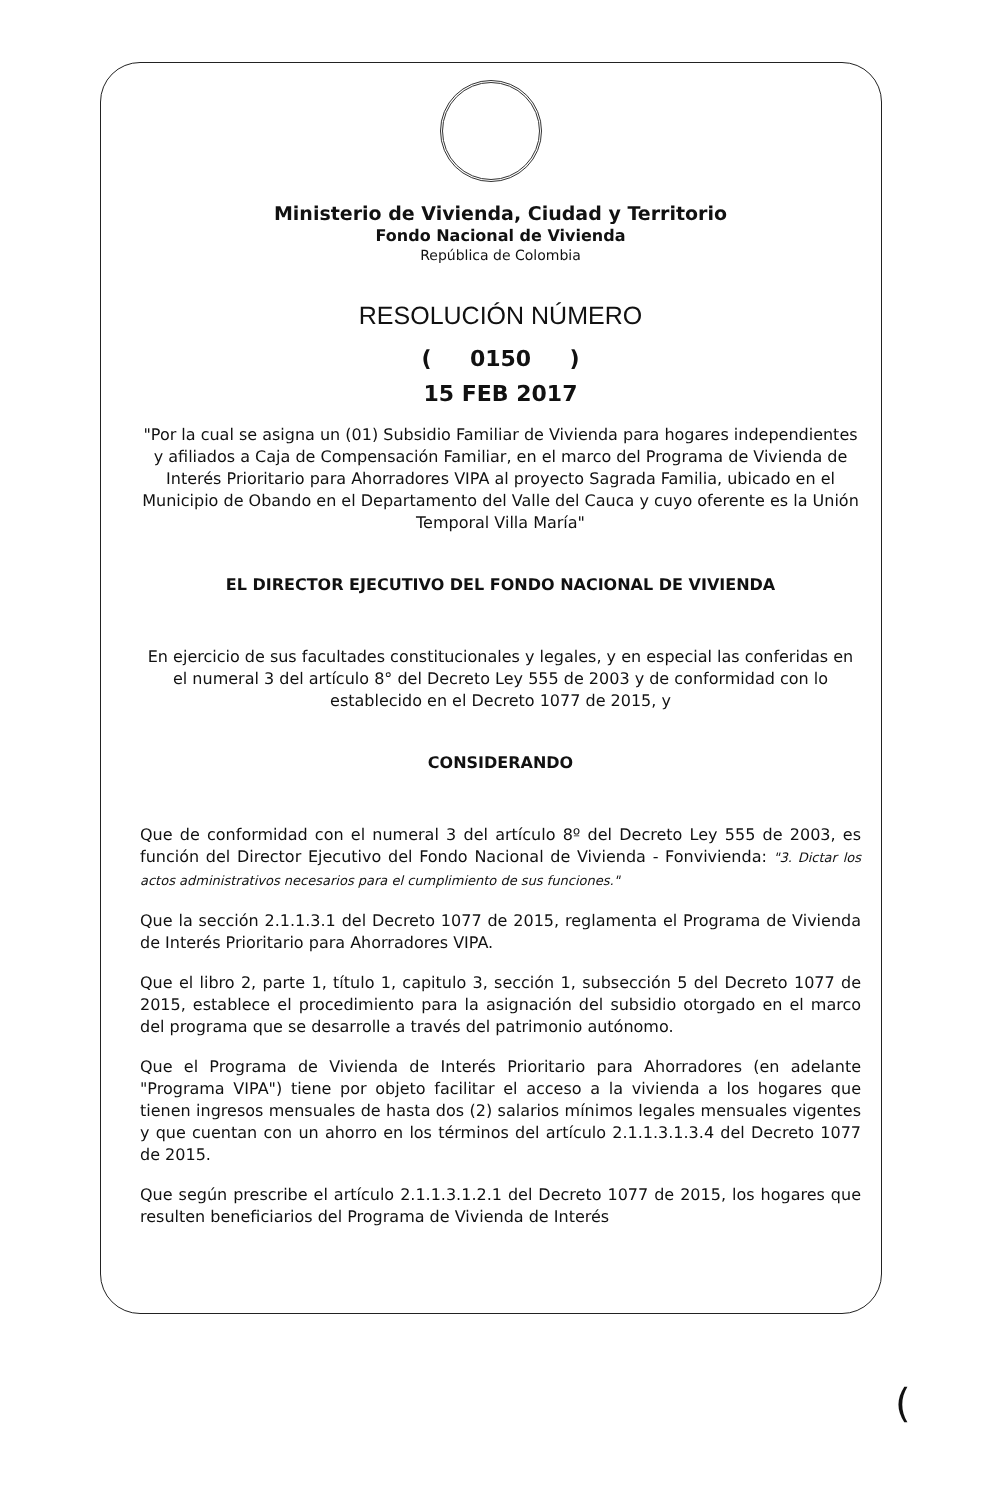Ministerio de Vivienda, Ciudad y Territorio
Fondo Nacional de Vivienda
República de Colombia
RESOLUCIÓN NÚMERO
( 0150 )
15 FEB 2017
"Por la cual se asigna un (01) Subsidio Familiar de Vivienda para hogares independientes y afiliados a Caja de Compensación Familiar, en el marco del Programa de Vivienda de Interés Prioritario para Ahorradores VIPA al proyecto Sagrada Familia, ubicado en el Municipio de Obando en el Departamento del Valle del Cauca y cuyo oferente es la Unión Temporal Villa María"
EL DIRECTOR EJECUTIVO DEL FONDO NACIONAL DE VIVIENDA
En ejercicio de sus facultades constitucionales y legales, y en especial las conferidas en el numeral 3 del artículo 8° del Decreto Ley 555 de 2003 y de conformidad con lo establecido en el Decreto 1077 de 2015, y
CONSIDERANDO
Que de conformidad con el numeral 3 del artículo 8º del Decreto Ley 555 de 2003, es función del Director Ejecutivo del Fondo Nacional de Vivienda - Fonvivienda: "3. Dictar los actos administrativos necesarios para el cumplimiento de sus funciones."
Que la sección 2.1.1.3.1 del Decreto 1077 de 2015, reglamenta el Programa de Vivienda de Interés Prioritario para Ahorradores VIPA.
Que el libro 2, parte 1, título 1, capitulo 3, sección 1, subsección 5 del Decreto 1077 de 2015, establece el procedimiento para la asignación del subsidio otorgado en el marco del programa que se desarrolle a través del patrimonio autónomo.
Que el Programa de Vivienda de Interés Prioritario para Ahorradores (en adelante "Programa VIPA") tiene por objeto facilitar el acceso a la vivienda a los hogares que tienen ingresos mensuales de hasta dos (2) salarios mínimos legales mensuales vigentes y que cuentan con un ahorro en los términos del artículo 2.1.1.3.1.3.4 del Decreto 1077 de 2015.
Que según prescribe el artículo 2.1.1.3.1.2.1 del Decreto 1077 de 2015, los hogares que resulten beneficiarios del Programa de Vivienda de Interés
(